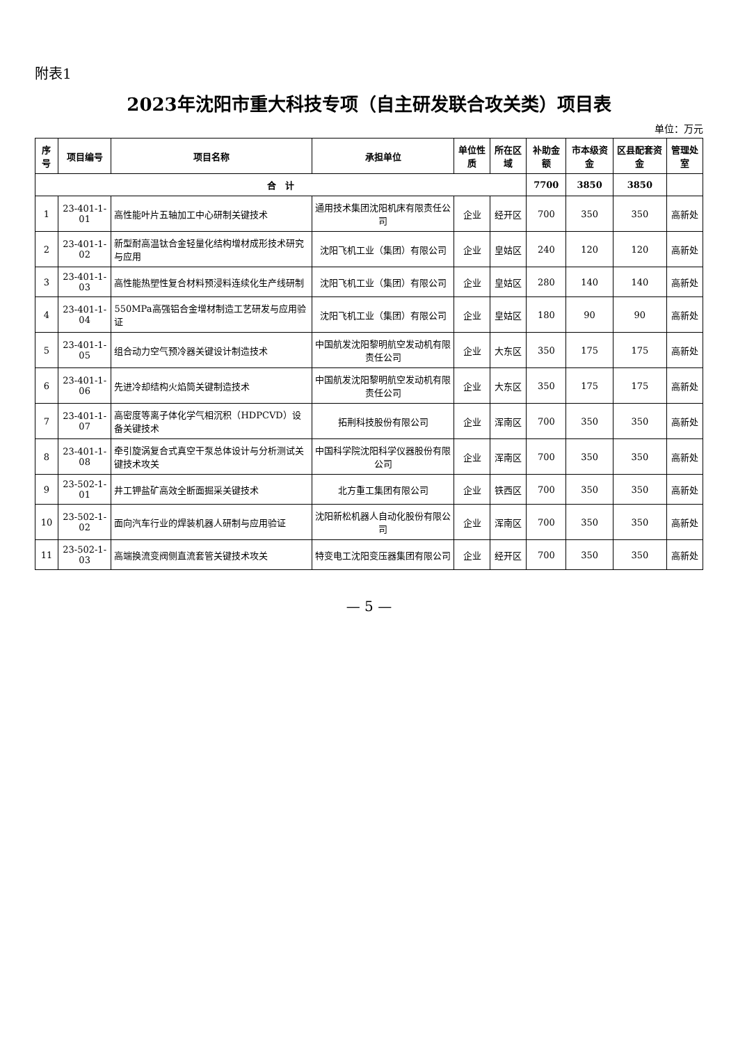附表1
2023年沈阳市重大科技专项（自主研发联合攻关类）项目表
单位：万元
| 序号 | 项目编号 | 项目名称 | 承担单位 | 单位性质 | 所在区域 | 补助金额 | 市本级资金 | 区县配套资金 | 管理处室 |
| --- | --- | --- | --- | --- | --- | --- | --- | --- | --- |
| 合 计 | | | | | | 7700 | 3850 | 3850 | |
| 1 | 23-401-1-01 | 高性能叶片五轴加工中心研制关键技术 | 通用技术集团沈阳机床有限责任公司 | 企业 | 经开区 | 700 | 350 | 350 | 高新处 |
| 2 | 23-401-1-02 | 新型耐高温钛合金轻量化结构增材成形技术研究与应用 | 沈阳飞机工业（集团）有限公司 | 企业 | 皇姑区 | 240 | 120 | 120 | 高新处 |
| 3 | 23-401-1-03 | 高性能热塑性复合材料预浸料连续化生产线研制 | 沈阳飞机工业（集团）有限公司 | 企业 | 皇姑区 | 280 | 140 | 140 | 高新处 |
| 4 | 23-401-1-04 | 550MPa高强铝合金增材制造工艺研发与应用验证 | 沈阳飞机工业（集团）有限公司 | 企业 | 皇姑区 | 180 | 90 | 90 | 高新处 |
| 5 | 23-401-1-05 | 组合动力空气预冷器关键设计制造技术 | 中国航发沈阳黎明航空发动机有限责任公司 | 企业 | 大东区 | 350 | 175 | 175 | 高新处 |
| 6 | 23-401-1-06 | 先进冷却结构火焰筒关键制造技术 | 中国航发沈阳黎明航空发动机有限责任公司 | 企业 | 大东区 | 350 | 175 | 175 | 高新处 |
| 7 | 23-401-1-07 | 高密度等离子体化学气相沉积（HDPCVD）设备关键技术 | 拓荆科技股份有限公司 | 企业 | 浑南区 | 700 | 350 | 350 | 高新处 |
| 8 | 23-401-1-08 | 牵引旋涡复合式真空干泵总体设计与分析测试关键技术攻关 | 中国科学院沈阳科学仪器股份有限公司 | 企业 | 浑南区 | 700 | 350 | 350 | 高新处 |
| 9 | 23-502-1-01 | 井工钾盐矿高效全断面掘采关键技术 | 北方重工集团有限公司 | 企业 | 铁西区 | 700 | 350 | 350 | 高新处 |
| 10 | 23-502-1-02 | 面向汽车行业的焊装机器人研制与应用验证 | 沈阳新松机器人自动化股份有限公司 | 企业 | 浑南区 | 700 | 350 | 350 | 高新处 |
| 11 | 23-502-1-03 | 高端换流变阀侧直流套管关键技术攻关 | 特变电工沈阳变压器集团有限公司 | 企业 | 经开区 | 700 | 350 | 350 | 高新处 |
— 5 —